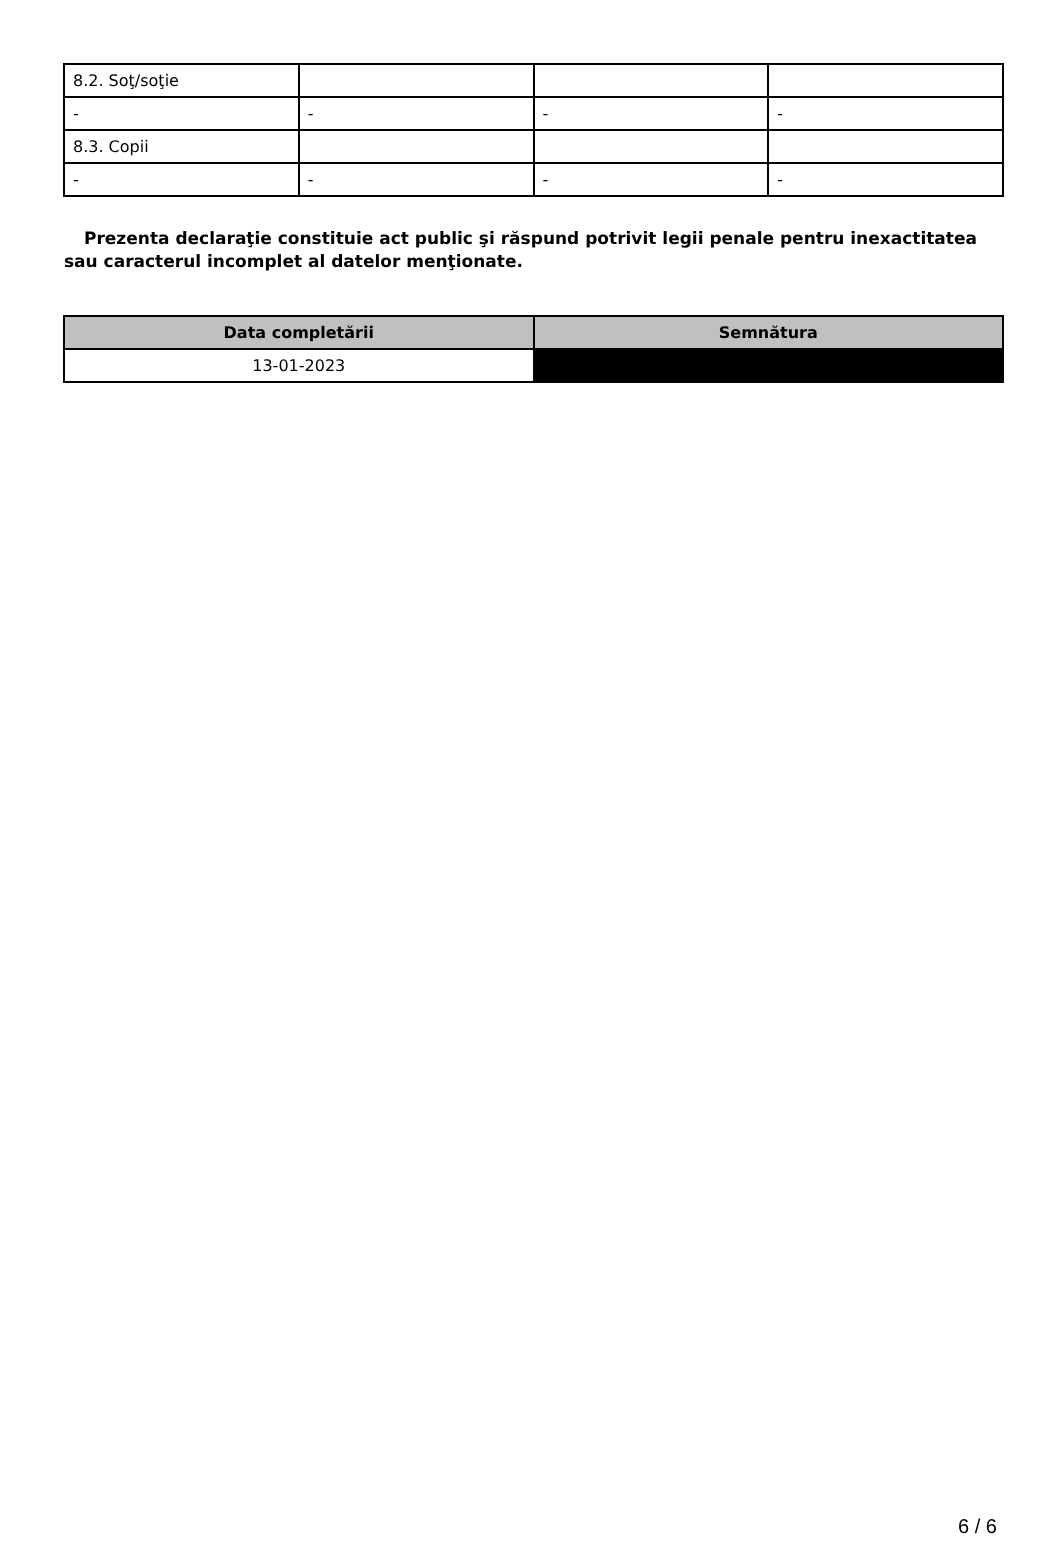| 8.2. Soţ/soţie | | | |
| - | - | - | - |
| 8.3. Copii | | | |
| - | - | - | - |
Prezenta declaraţie constituie act public şi răspund potrivit legii penale pentru inexactitatea sau caracterul incomplet al datelor menţionate.
| Data completării | Semnătura |
| --- | --- |
| 13-01-2023 | |
6 / 6